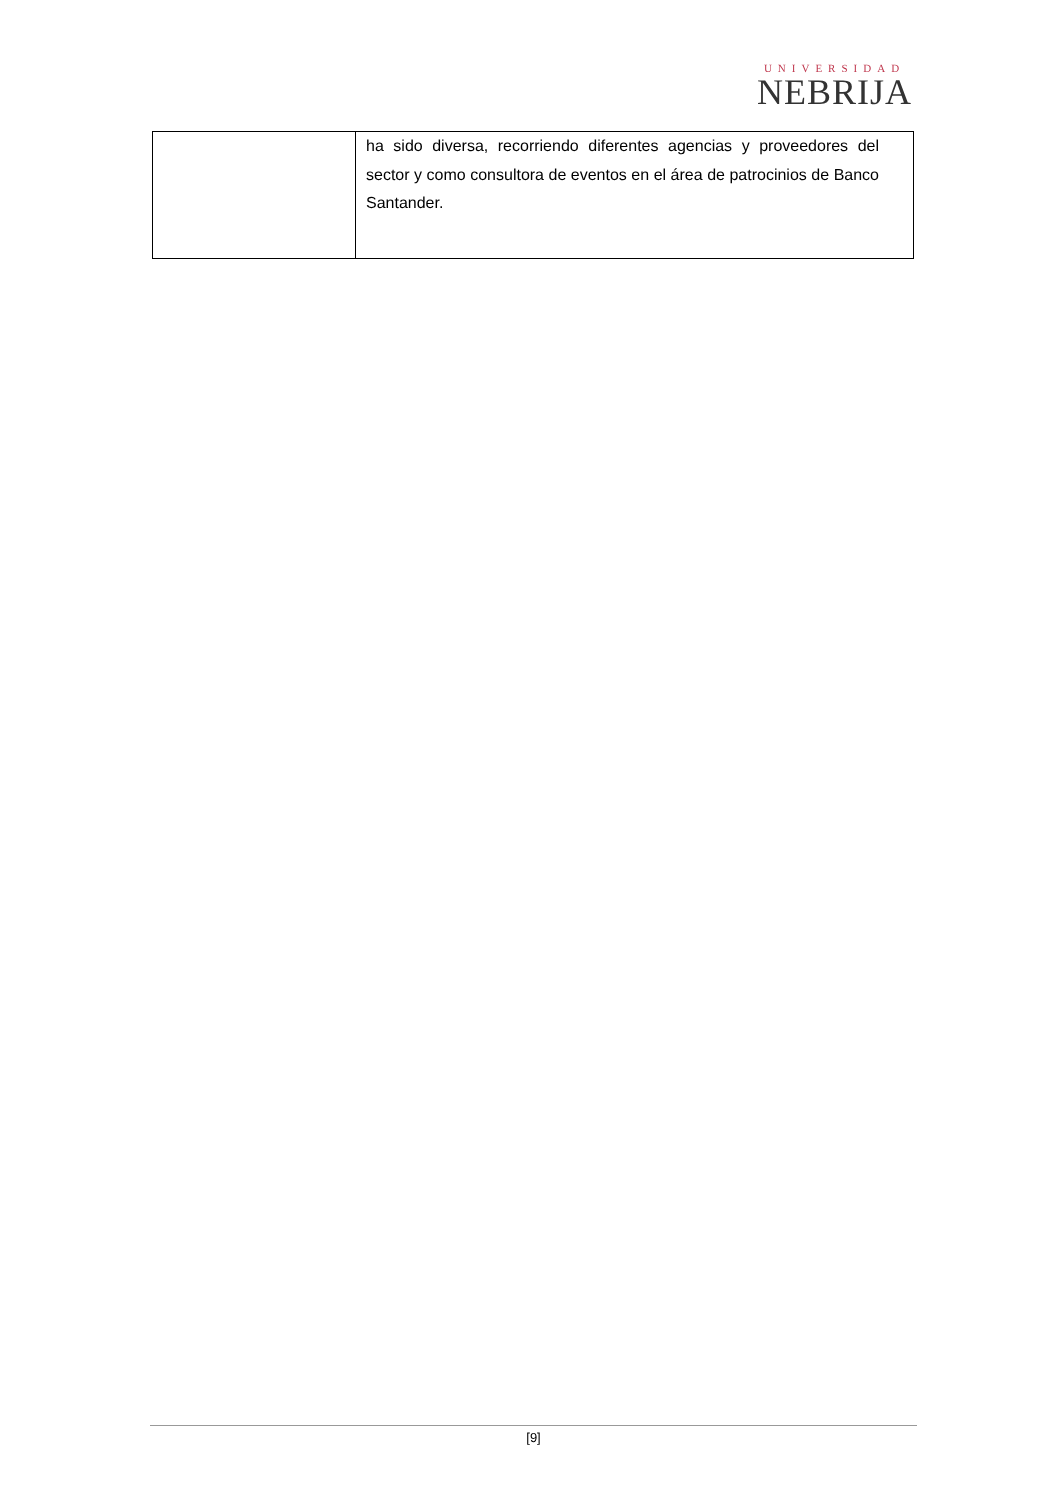UNIVERSIDAD
NEBRIJA
| | ha sido diversa, recorriendo diferentes agencias y proveedores del sector y como consultora de eventos en el área de patrocinios de Banco Santander. |
[9]